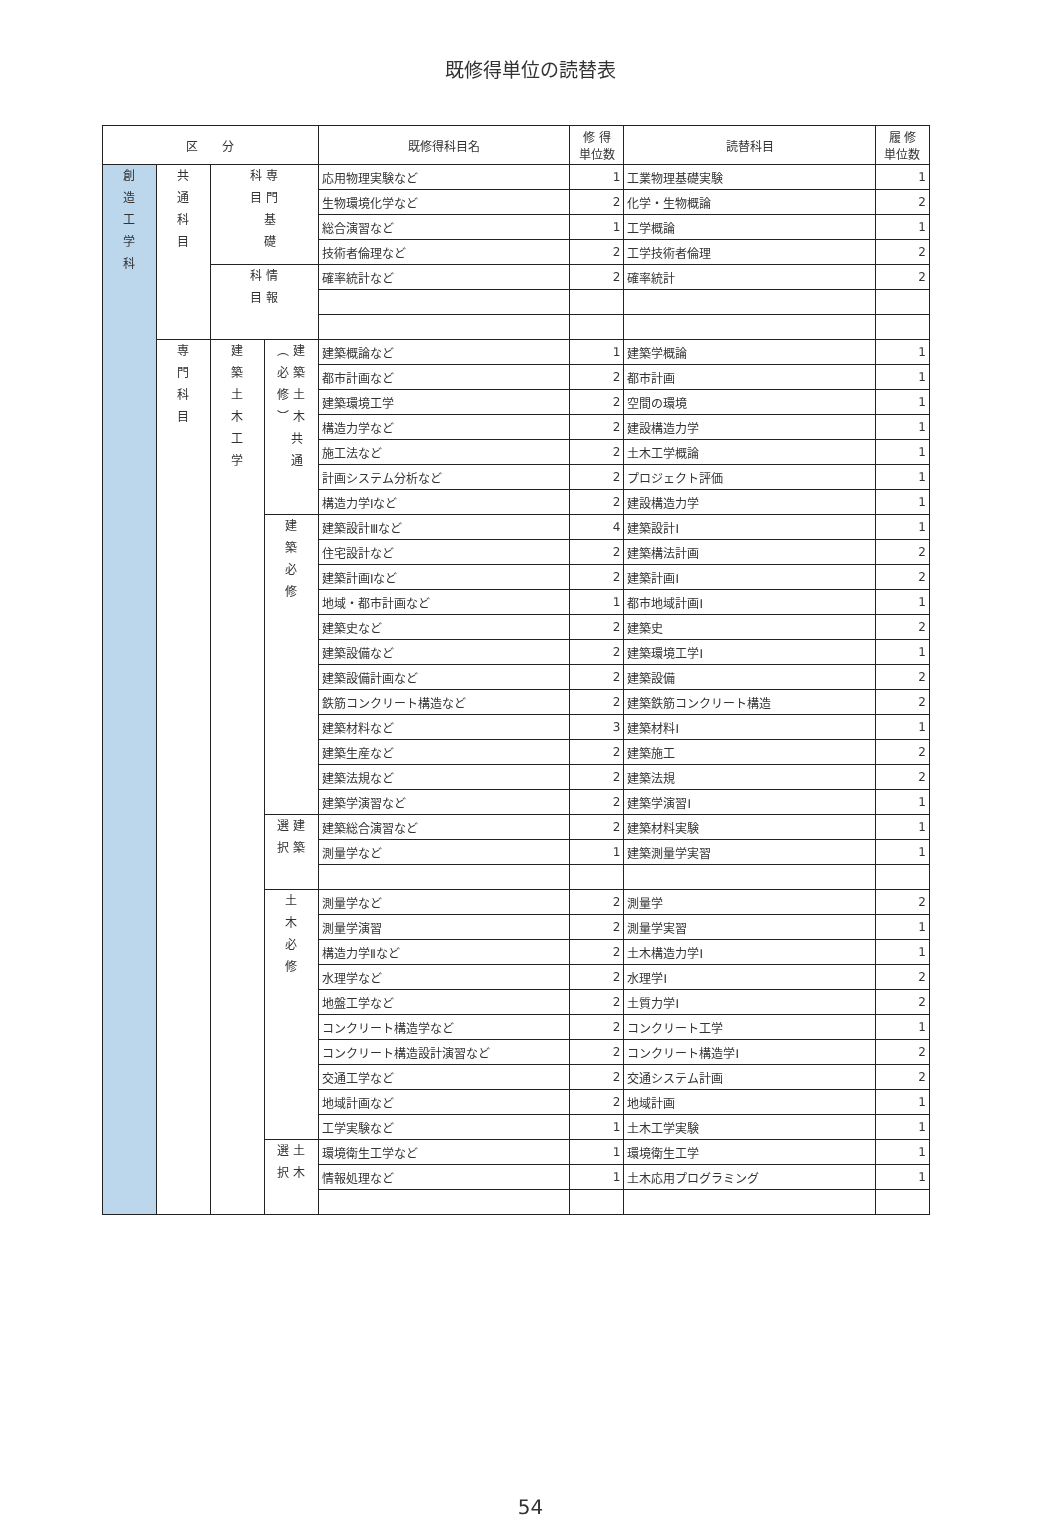既修得単位の読替表
| 区 分 | | | | 既修得科目名 | 修 得 単位数 | 読替科目 | 履 修 単位数 |
| --- | --- | --- | --- | --- | --- | --- | --- |
| 創 造 工 学 科 | 共 通 科 目 | 科 専 目 門 基 礎 | | 応用物理実験など | 1 | 工業物理基礎実験 | 1 |
| | | | | 生物環境化学など | 2 | 化学・生物概論 | 2 |
| | | | | 総合演習など | 1 | 工学概論 | 1 |
| | | | | 技術者倫理など | 2 | 工学技術者倫理 | 2 |
| | | 科 情 目 報 | | 確率統計など | 2 | 確率統計 | 2 |
| | 専 門 科 目 | 建 築 土 木 工 学 | ︵ 建 必 築 修 土 ︶ 木 共 通 | 建築概論など | 1 | 建築学概論 | 1 |
| | | | | 都市計画など | 2 | 都市計画 | 1 |
| | | | | 建築環境工学 | 2 | 空間の環境 | 1 |
| | | | | 構造力学など | 2 | 建設構造力学 | 1 |
| | | | | 施工法など | 2 | 土木工学概論 | 1 |
| | | | | 計画システム分析など | 2 | プロジェクト評価 | 1 |
| | | | | 構造力学Ⅰなど | 2 | 建設構造力学 | 1 |
| | | | 建 築 必 修 | 建築設計Ⅲなど | 4 | 建築設計Ⅰ | 1 |
| | | | | 住宅設計など | 2 | 建築構法計画 | 2 |
| | | | | 建築計画Ⅰなど | 2 | 建築計画Ⅰ | 2 |
| | | | | 地域・都市計画など | 1 | 都市地域計画Ⅰ | 1 |
| | | | | 建築史など | 2 | 建築史 | 2 |
| | | | | 建築設備など | 2 | 建築環境工学Ⅰ | 1 |
| | | | | 建築設備計画など | 2 | 建築設備 | 2 |
| | | | | 鉄筋コンクリート構造など | 2 | 建築鉄筋コンクリート構造 | 2 |
| | | | | 建築材料など | 3 | 建築材料Ⅰ | 1 |
| | | | | 建築生産など | 2 | 建築施工 | 2 |
| | | | | 建築法規など | 2 | 建築法規 | 2 |
| | | | | 建築学演習など | 2 | 建築学演習Ⅰ | 1 |
| | | | 選 建 択 築 | 建築総合演習など | 2 | 建築材料実験 | 1 |
| | | | | 測量学など | 1 | 建築測量学実習 | 1 |
| | | | 土 木 必 修 | 測量学など | 2 | 測量学 | 2 |
| | | | | 測量学演習 | 2 | 測量学実習 | 1 |
| | | | | 構造力学Ⅱなど | 2 | 土木構造力学Ⅰ | 1 |
| | | | | 水理学など | 2 | 水理学Ⅰ | 2 |
| | | | | 地盤工学など | 2 | 土質力学Ⅰ | 2 |
| | | | | コンクリート構造学など | 2 | コンクリート工学 | 1 |
| | | | | コンクリート構造設計演習など | 2 | コンクリート構造学Ⅰ | 2 |
| | | | | 交通工学など | 2 | 交通システム計画 | 2 |
| | | | | 地域計画など | 2 | 地域計画 | 1 |
| | | | | 工学実験など | 1 | 土木工学実験 | 1 |
| | | | 選 土 択 木 | 環境衛生工学など | 1 | 環境衛生工学 | 1 |
| | | | | 情報処理など | 1 | 土木応用プログラミング | 1 |
54